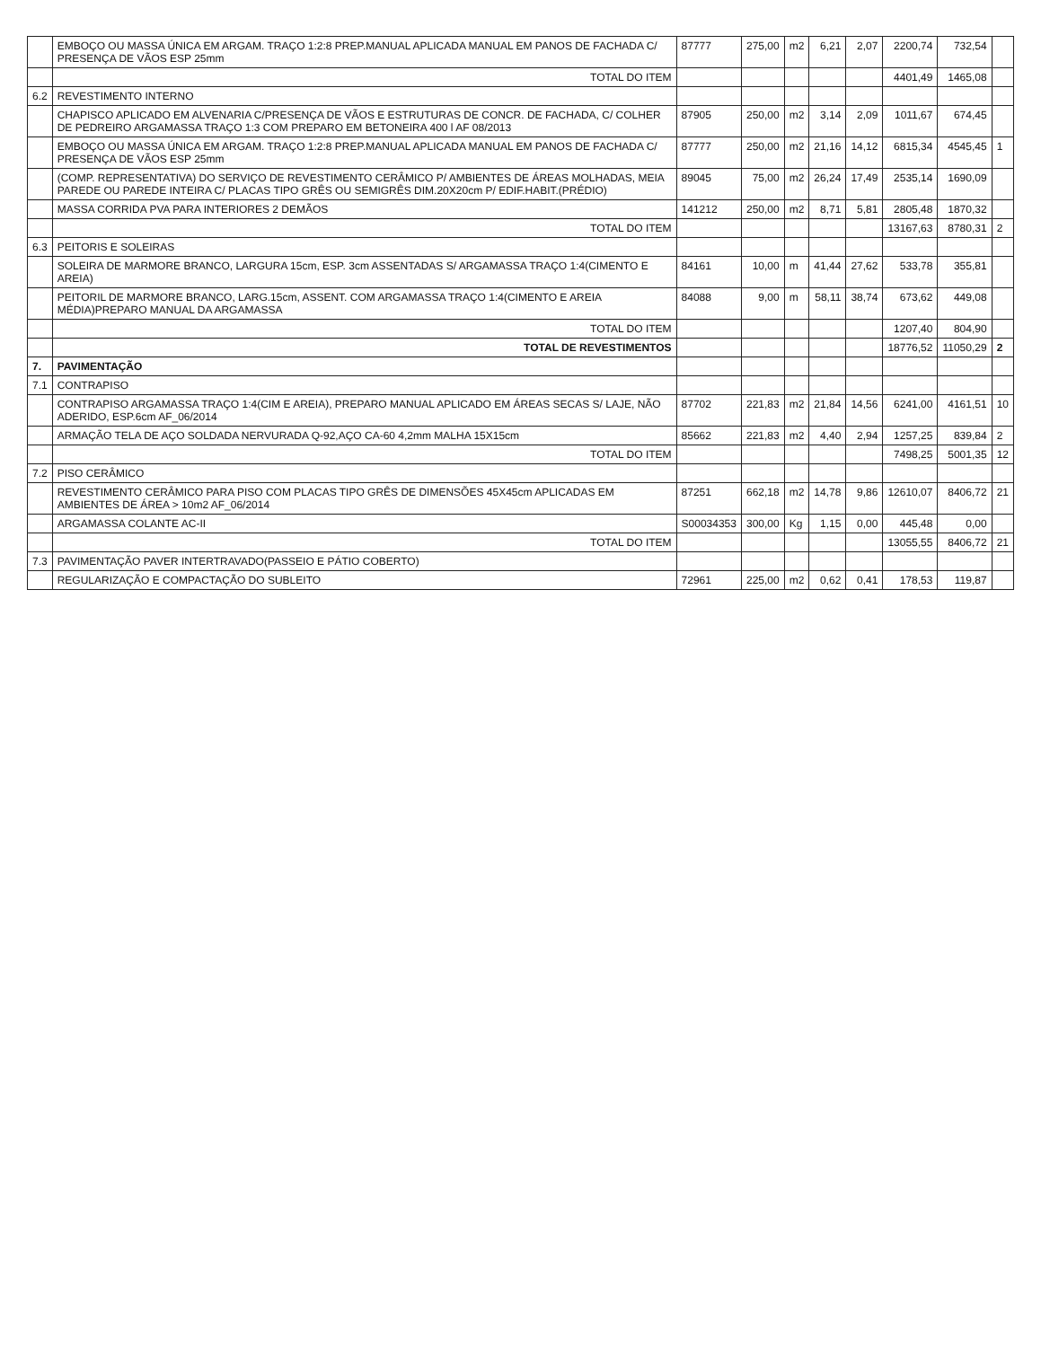| | EMBOÇO OU MASSA ÚNICA EM ARGAM. TRAÇO 1:2:8 PREP.MANUAL APLICADA MANUAL EM PANOS DE FACHADA C/ PRESENÇA DE VÃOS ESP 25mm | 87777 | 275,00 | m2 | 6,21 | 2,07 | 2200,74 | 732,54 | |
| | TOTAL DO ITEM | | | | | | 4401,49 | 1465,08 | |
| 6.2 | REVESTIMENTO INTERNO | | | | | | | | |
| | CHAPISCO APLICADO EM ALVENARIA C/PRESENÇA DE VÃOS E ESTRUTURAS DE CONCR. DE FACHADA, C/ COLHER DE PEDREIRO ARGAMASSA TRAÇO 1:3 COM PREPARO EM BETONEIRA 400 l AF 08/2013 | 87905 | 250,00 | m2 | 3,14 | 2,09 | 1011,67 | 674,45 | |
| | EMBOÇO OU MASSA ÚNICA EM ARGAM. TRAÇO 1:2:8 PREP.MANUAL APLICADA MANUAL EM PANOS DE FACHADA C/ PRESENÇA DE VÃOS ESP 25mm | 87777 | 250,00 | m2 | 21,16 | 14,12 | 6815,34 | 4545,45 | 1 |
| | (COMP. REPRESENTATIVA) DO SERVIÇO DE REVESTIMENTO CERÂMICO P/ AMBIENTES DE ÁREAS MOLHADAS, MEIA PAREDE OU PAREDE INTEIRA C/ PLACAS TIPO GRÊS OU SEMIGRÊS DIM.20X20cm P/ EDIF.HABIT.(PRÉDIO) | 89045 | 75,00 | m2 | 26,24 | 17,49 | 2535,14 | 1690,09 | |
| | MASSA CORRIDA PVA PARA INTERIORES 2 DEMÃOS | 141212 | 250,00 | m2 | 8,71 | 5,81 | 2805,48 | 1870,32 | |
| | TOTAL DO ITEM | | | | | | 13167,63 | 8780,31 | 2 |
| 6.3 | PEITORIS E SOLEIRAS | | | | | | | | |
| | SOLEIRA DE MARMORE BRANCO, LARGURA 15cm, ESP. 3cm ASSENTADAS S/ ARGAMASSA TRAÇO 1:4(CIMENTO E AREIA) | 84161 | 10,00 | m | 41,44 | 27,62 | 533,78 | 355,81 | |
| | PEITORIL DE MARMORE BRANCO, LARG.15cm, ASSENT. COM ARGAMASSA TRAÇO 1:4(CIMENTO E AREIA MÉDIA)PREPARO MANUAL DA ARGAMASSA | 84088 | 9,00 | m | 58,11 | 38,74 | 673,62 | 449,08 | |
| | TOTAL DO ITEM | | | | | | 1207,40 | 804,90 | |
| | TOTAL DE REVESTIMENTOS | | | | | | 18776,52 | 11050,29 | 2 |
| 7. | PAVIMENTAÇÃO | | | | | | | | |
| 7.1 | CONTRAPISO | | | | | | | | |
| | CONTRAPISO ARGAMASSA TRAÇO 1:4(CIM E AREIA), PREPARO MANUAL APLICADO EM ÁREAS SECAS S/ LAJE, NÃO ADERIDO, ESP.6cm AF_06/2014 | 87702 | 221,83 | m2 | 21,84 | 14,56 | 6241,00 | 4161,51 | 10 |
| | ARMAÇÃO TELA DE AÇO SOLDADA NERVURADA Q-92,AÇO CA-60 4,2mm MALHA 15X15cm | 85662 | 221,83 | m2 | 4,40 | 2,94 | 1257,25 | 839,84 | 2 |
| | TOTAL DO ITEM | | | | | | 7498,25 | 5001,35 | 12 |
| 7.2 | PISO CERÂMICO | | | | | | | | |
| | REVESTIMENTO CERÂMICO PARA PISO COM PLACAS TIPO GRÊS DE DIMENSÕES 45X45cm APLICADAS EM AMBIENTES DE ÁREA > 10m2 AF_06/2014 | 87251 | 662,18 | m2 | 14,78 | 9,86 | 12610,07 | 8406,72 | 21 |
| | ARGAMASSA COLANTE AC-II | S00034353 | 300,00 | Kg | 1,15 | 0,00 | 445,48 | 0,00 | |
| | TOTAL DO ITEM | | | | | | 13055,55 | 8406,72 | 21 |
| 7.3 | PAVIMENTAÇÃO PAVER INTERTRAVADO(PASSEIO E PÁTIO COBERTO) | | | | | | | | |
| | REGULARIZAÇÃO E COMPACTAÇÃO DO SUBLEITO | 72961 | 225,00 | m2 | 0,62 | 0,41 | 178,53 | 119,87 | |